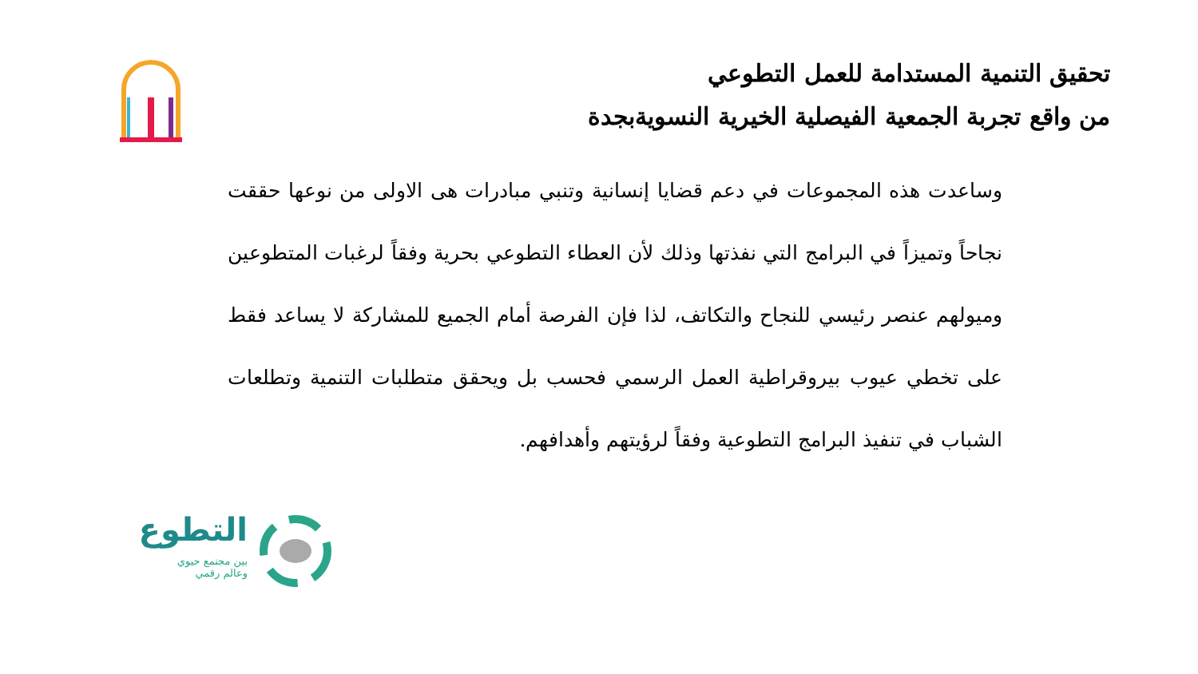تحقيق التنمية المستدامة للعمل التطوعي
من واقع تجربة الجمعية الفيصلية الخيرية النسويةبجدة
وساعدت هذه المجموعات في دعم قضايا إنسانية وتنبي مبادرات هى الاولى من نوعها حققت نجاحاً وتميزاً في البرامج التي نفذتها وذلك لأن العطاء التطوعي بحرية وفقاً لرغبات المتطوعين وميولهم عنصر رئيسي للنجاح والتكاتف، لذا فإن الفرصة أمام الجميع للمشاركة لا يساعد فقط على تخطي عيوب بيروقراطية العمل الرسمي فحسب بل ويحقق متطلبات التنمية وتطلعات الشباب في تنفيذ البرامج التطوعية وفقاً لرؤيتهم وأهدافهم.
التطوع
بين مجتمع حيوي
وعالم رقمي